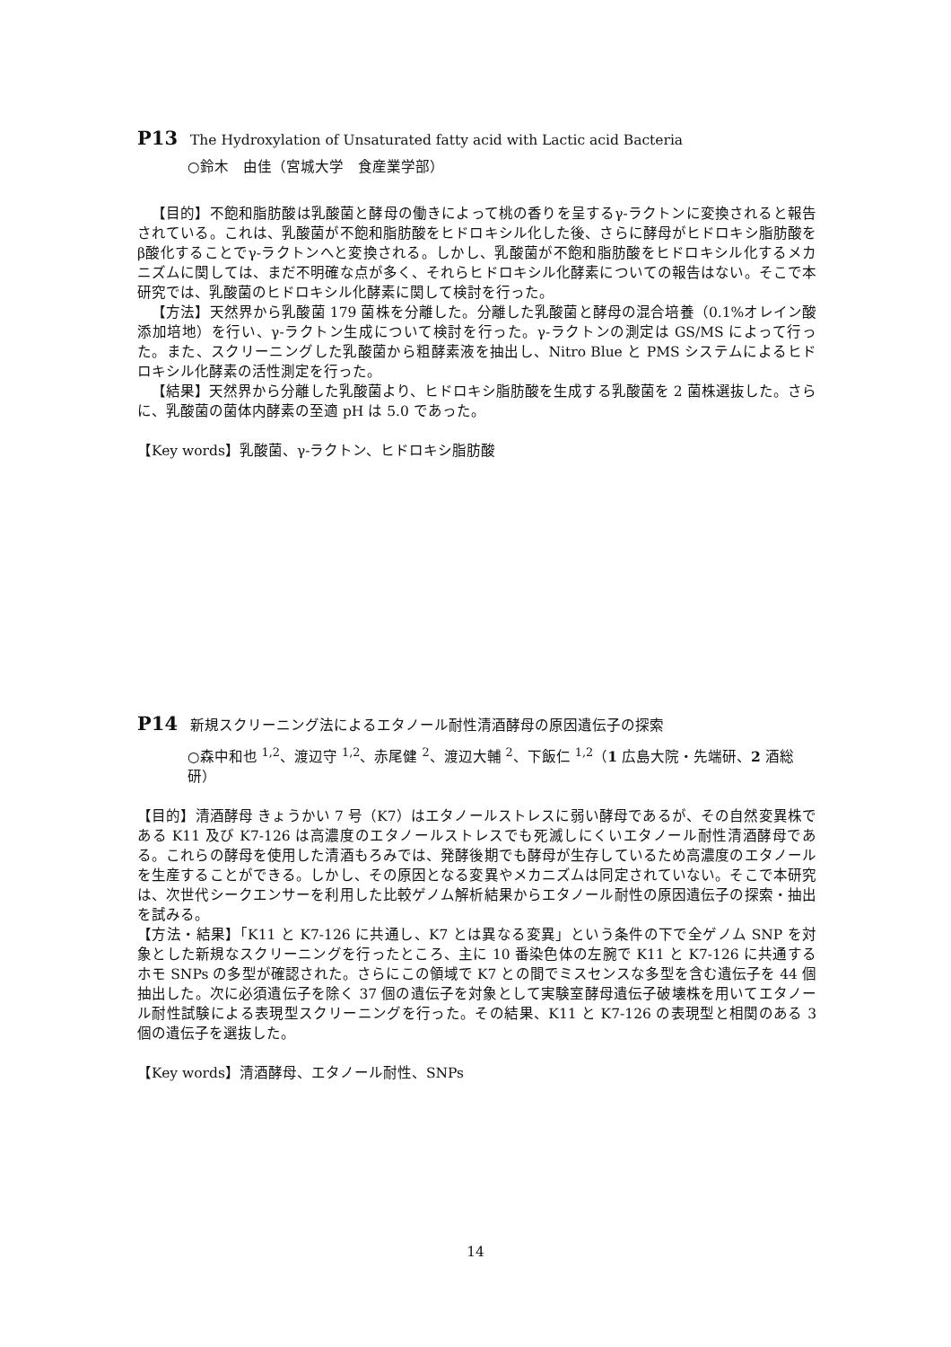P13 The Hydroxylation of Unsaturated fatty acid with Lactic acid Bacteria
○鈴木　由佳（宮城大学　食産業学部）
【目的】不飽和脂肪酸は乳酸菌と酵母の働きによって桃の香りを呈するγ-ラクトンに変換されると報告されている。これは、乳酸菌が不飽和脂肪酸をヒドロキシル化した後、さらに酵母がヒドロキシ脂肪酸をβ酸化することでγ-ラクトンへと変換される。しかし、乳酸菌が不飽和脂肪酸をヒドロキシル化するメカニズムに関しては、まだ不明確な点が多く、それらヒドロキシル化酵素についての報告はない。そこで本研究では、乳酸菌のヒドロキシル化酵素に関して検討を行った。
【方法】天然界から乳酸菌 179 菌株を分離した。分離した乳酸菌と酵母の混合培養（0.1%オレイン酸添加培地）を行い、γ-ラクトン生成について検討を行った。γ-ラクトンの測定は GS/MS によって行った。また、スクリーニングした乳酸菌から粗酵素液を抽出し、Nitro Blue と PMS システムによるヒドロキシル化酵素の活性測定を行った。
【結果】天然界から分離した乳酸菌より、ヒドロキシ脂肪酸を生成する乳酸菌を 2 菌株選抜した。さらに、乳酸菌の菌体内酵素の至適 pH は 5.0 であった。
【Key words】乳酸菌、γ-ラクトン、ヒドロキシ脂肪酸
P14 新規スクリーニング法によるエタノール耐性清酒酵母の原因遺伝子の探索
○森中和也 <sup>1,2</sup>、渡辺守 <sup>1,2</sup>、赤尾健 <sup>2</sup>、渡辺大輔 <sup>2</sup>、下飯仁 <sup>1,2</sup>（1 広島大院・先端研、2 酒総研）
【目的】清酒酵母 きょうかい 7 号（K7）はエタノールストレスに弱い酵母であるが、その自然変異株である K11 及び K7-126 は高濃度のエタノールストレスでも死滅しにくいエタノール耐性清酒酵母である。これらの酵母を使用した清酒もろみでは、発酵後期でも酵母が生存しているため高濃度のエタノールを生産することができる。しかし、その原因となる変異やメカニズムは同定されていない。そこで本研究は、次世代シークエンサーを利用した比較ゲノム解析結果からエタノール耐性の原因遺伝子の探索・抽出を試みる。
【方法・結果】「K11 と K7-126 に共通し、K7 とは異なる変異」という条件の下で全ゲノム SNP を対象とした新規なスクリーニングを行ったところ、主に 10 番染色体の左腕で K11 と K7-126 に共通するホモ SNPs の多型が確認された。さらにこの領域で K7 との間でミスセンスな多型を含む遺伝子を 44 個抽出した。次に必須遺伝子を除く 37 個の遺伝子を対象として実験室酵母遺伝子破壊株を用いてエタノール耐性試験による表現型スクリーニングを行った。その結果、K11 と K7-126 の表現型と相関のある 3 個の遺伝子を選抜した。
【Key words】清酒酵母、エタノール耐性、SNPs
14